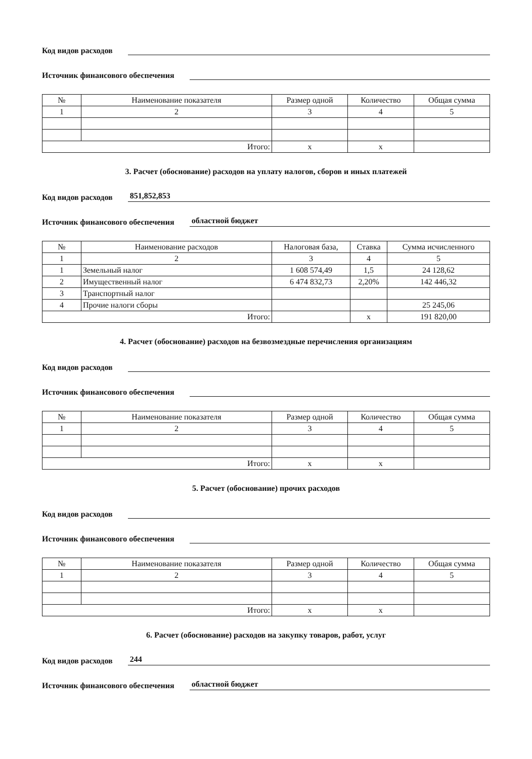Код видов расходов
Источник финансового обеспечения
| № | Наименование показателя | Размер одной | Количество | Общая сумма |
| --- | --- | --- | --- | --- |
| 1 | 2 | 3 | 4 | 5 |
| Итого: | | х | х | |
3. Расчет (обоснование) расходов на уплату налогов, сборов и иных платежей
Код видов расходов 851,852,853
Источник финансового обеспечения областной бюджет
| № | Наименование расходов | Налоговая база, | Ставка | Сумма исчисленного |
| --- | --- | --- | --- | --- |
| 1 | 2 | 3 | 4 | 5 |
| 1 | Земельный налог | 1 608 574,49 | 1,5 | 24 128,62 |
| 2 | Имущественный налог | 6 474 832,73 | 2,20% | 142 446,32 |
| 3 | Транспортный налог | | | |
| 4 | Прочие налоги сборы | | | 25 245,06 |
| Итого: | | | х | 191 820,00 |
4. Расчет (обоснование) расходов на безвозмездные перечисления организациям
Код видов расходов
Источник финансового обеспечения
| № | Наименование показателя | Размер одной | Количество | Общая сумма |
| --- | --- | --- | --- | --- |
| 1 | 2 | 3 | 4 | 5 |
| Итого: | | х | х | |
5. Расчет (обоснование) прочих расходов
Код видов расходов
Источник финансового обеспечения
| № | Наименование показателя | Размер одной | Количество | Общая сумма |
| --- | --- | --- | --- | --- |
| 1 | 2 | 3 | 4 | 5 |
| Итого: | | х | х | |
6. Расчет (обоснование) расходов на закупку товаров, работ, услуг
Код видов расходов 244
Источник финансового обеспечения областной бюджет